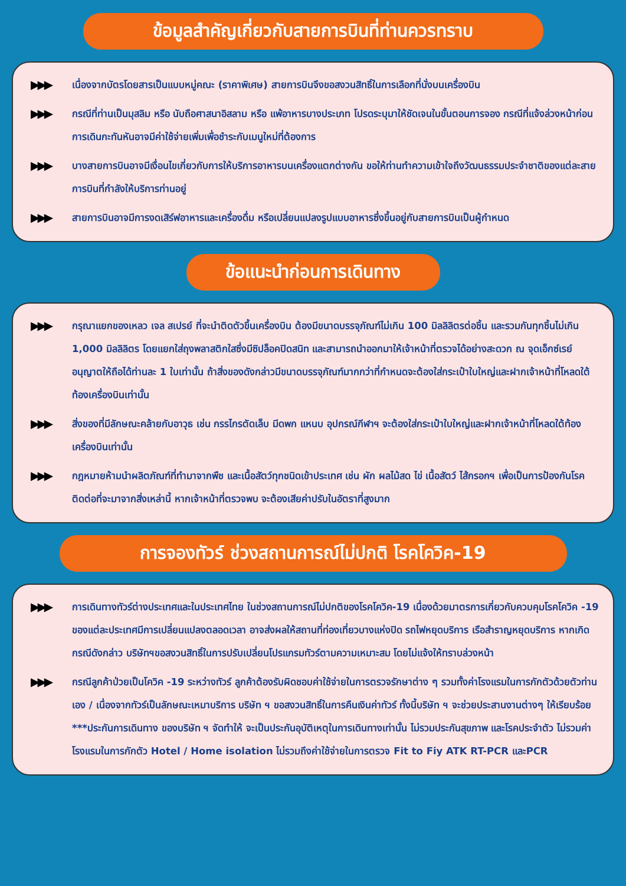ข้อมูลสำคัญเกี่ยวกับสายการบินที่ท่านควรทราบ
▶▶▶
เนื่องจากบัตรโดยสารเป็นแบบหมู่คณะ (ราคาพิเศษ) สายการบินจึงขอสงวนสิทธิ์ในการเลือกที่นั่งบนเครื่องบิน
▶▶▶
กรณีที่ท่านเป็นมุสลิม หรือ นับถือศาสนาอิสลาม หรือ แพ้อาหารบางประเภท โปรดระบุมาให้ชัดเจนในขั้นตอนการจอง กรณีที่แจ้งล่วงหน้าก่อนการเดินกะทันหันอาจมีค่าใช้จ่ายเพิ่มเพื่อชำระกับเมนูใหม่ที่ต้องการ
▶▶▶
บางสายการบินอาจมีเงื่อนไขเกี่ยวกับการให้บริการอาหารบนเครื่องแตกต่างกัน ขอให้ท่านทำความเข้าใจถึงวัฒนธรรมประจำชาติของแต่ละสายการบินที่กำลังให้บริการท่านอยู่
▶▶▶
สายการบินอาจมีการงดเสิร์ฟอาหารและเครื่องดื่ม หรือเปลี่ยนแปลงรูปแบบอาหารซึ่งขึ้นอยู่กับสายการบินเป็นผู้กำหนด
ข้อแนะนำก่อนการเดินทาง
▶▶▶
กรุณาแยกของเหลว เจล สเปรย์ ที่จะนำติดตัวขึ้นเครื่องบิน ต้องมีขนาดบรรจุภัณฑ์ไม่เกิน 100 มิลลิลิตรต่อชิ้น และรวมกันทุกชิ้นไม่เกิน 1,000 มิลลิลิตร โดยแยกใส่ถุงพลาสติกใสซึ่งมีซิปล็อคปิดสนิท และสามารถนำออกมาให้เจ้าหน้าที่ตรวจได้อย่างสะดวก ณ จุดเอ็กซ์เรย์ อนุญาตให้ถือได้ท่านละ 1 ใบเท่านั้น ถ้าสิ่งของดังกล่าวมีขนาดบรรจุภัณฑ์มากกว่าที่กำหนดจะต้องใส่กระเป๋าใบใหญ่และฝากเจ้าหน้าที่โหลดใต้ท้องเครื่องบินเท่านั้น
▶▶▶
สิ่งของที่มีลักษณะคล้ายกับอาวุธ เช่น กรรไกรตัดเล็บ มีดพก แหนบ อุปกรณ์กีฬาฯ จะต้องใส่กระเป๋าใบใหญ่และฝากเจ้าหน้าที่โหลดใต้ท้องเครื่องบินเท่านั้น
▶▶▶
กฎหมายห้ามนำผลิตภัณฑ์ที่ทำมาจากพืช และเนื้อสัตว์ทุกชนิดเข้าประเทศ เช่น ผัก ผลไม้สด ไข่ เนื้อสัตว์ ไส้กรอกฯ เพื่อเป็นการป้องกันโรคติดต่อที่จะมาจากสิ่งเหล่านี้ หากเจ้าหน้าที่ตรวจพบ จะต้องเสียค่าปรับในอัตราที่สูงมาก
การจองทัวร์ ช่วงสถานการณ์ไม่ปกติ โรคโควิค-19
▶▶▶
การเดินทางทัวร์ต่างประเทศและในประเทศไทย ในช่วงสถานการณ์ไม่ปกติของโรคโควิค-19 เนื่องด้วยมาตรการเกี่ยวกับควบคุมโรคโควิค -19 ของแต่ละประเทศมีการเปลี่ยนแปลงตลอดเวลา อาจส่งผลให้สถานที่ท่องเที่ยวบางแห่งปิด รถไฟหยุดบริการ เรือสำราญหยุดบริการ หากเกิดกรณีดังกล่าว บริษัทฯขอสงวนสิทธิ์ในการปรับเปลี่ยนโปรแกรมทัวร์ตามความเหมาะสม โดยไม่แจ้งให้ทราบล่วงหน้า
▶▶▶
กรณีลูกค้าป่วยเป็นโควิค -19 ระหว่างทัวร์ ลูกค้าต้องรับผิดชอบค่าใช้จ่ายในการตรวจรักษาต่าง ๆ รวมทั้งค่าโรงแรมในการกักตัวด้วยตัวท่านเอง / เนื่องจากทัวร์เป็นลักษณะเหมาบริการ บริษัท ฯ ขอสงวนสิทธิ์ในการคืนเงินค่าทัวร์ ทั้งนี้บริษัท ฯ จะช่วยประสานงานต่างๆ ให้เรียบร้อย ***ประกันการเดินทาง ของบริษัท ฯ จัดทำให้ จะเป็นประกันอุบัติเหตุในการเดินทางเท่านั้น ไม่รวมประกันสุขภาพ และโรคประจำตัว ไม่รวมค่าโรงแรมในการกักตัว Hotel / Home isolation ไม่รวมถึงค่าใช้จ่ายในการตรวจ Fit to Fiy ATK RT-PCR และPCR